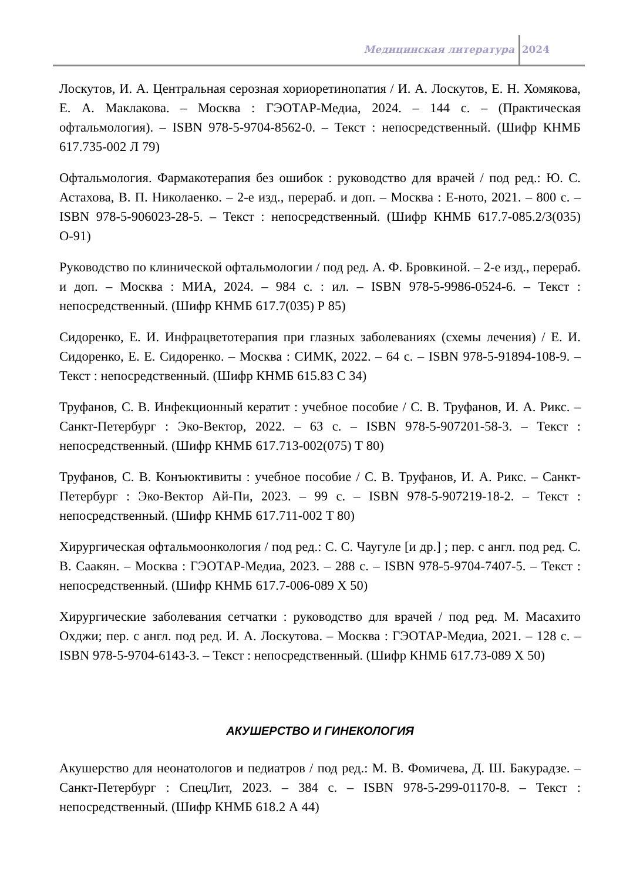Медицинская литература 2024
Лоскутов, И. А. Центральная серозная хориоретинопатия / И. А. Лоскутов, Е. Н. Хомякова, Е. А. Маклакова. – Москва : ГЭОТАР-Медиа, 2024. – 144 с. – (Практическая офтальмология). – ISBN 978-5-9704-8562-0. – Текст : непосредственный. (Шифр КНМБ 617.735-002 Л 79)
Офтальмология. Фармакотерапия без ошибок : руководство для врачей / под ред.: Ю. С. Астахова, В. П. Николаенко. – 2-е изд., перераб. и доп. – Москва : Е-ното, 2021. – 800 с. – ISBN 978-5-906023-28-5. – Текст : непосредственный. (Шифр КНМБ 617.7-085.2/3(035) О-91)
Руководство по клинической офтальмологии / под ред. А. Ф. Бровкиной. – 2-е изд., перераб. и доп. – Москва : МИА, 2024. – 984 с. : ил. – ISBN 978-5-9986-0524-6. – Текст : непосредственный. (Шифр КНМБ 617.7(035) Р 85)
Сидоренко, Е. И. Инфрацветотерапия при глазных заболеваниях (схемы лечения) / Е. И. Сидоренко, Е. Е. Сидоренко. – Москва : СИМК, 2022. – 64 с. – ISBN 978-5-91894-108-9. – Текст : непосредственный. (Шифр КНМБ 615.83 С 34)
Труфанов, С. В. Инфекционный кератит : учебное пособие / С. В. Труфанов, И. А. Рикс. – Санкт-Петербург : Эко-Вектор, 2022. – 63 с. – ISBN 978-5-907201-58-3. – Текст : непосредственный. (Шифр КНМБ 617.713-002(075) Т 80)
Труфанов, С. В. Конъюктивиты : учебное пособие / С. В. Труфанов, И. А. Рикс. – Санкт-Петербург : Эко-Вектор Ай-Пи, 2023. – 99 с. – ISBN 978-5-907219-18-2. – Текст : непосредственный. (Шифр КНМБ 617.711-002 Т 80)
Хирургическая офтальмоонкология / под ред.: С. С. Чаугуле [и др.] ; пер. с англ. под ред. С. В. Саакян. – Москва : ГЭОТАР-Медиа, 2023. – 288 с. – ISBN 978-5-9704-7407-5. – Текст : непосредственный. (Шифр КНМБ 617.7-006-089 Х 50)
Хирургические заболевания сетчатки : руководство для врачей / под ред. М. Масахито Охджи; пер. с англ. под ред. И. А. Лоскутова. – Москва : ГЭОТАР-Медиа, 2021. – 128 с. – ISBN 978-5-9704-6143-3. – Текст : непосредственный. (Шифр КНМБ 617.73-089 Х 50)
АКУШЕРСТВО И ГИНЕКОЛОГИЯ
Акушерство для неонатологов и педиатров / под ред.: М. В. Фомичева, Д. Ш. Бакурадзе. – Санкт-Петербург : СпецЛит, 2023. – 384 с. – ISBN 978-5-299-01170-8. – Текст : непосредственный. (Шифр КНМБ 618.2 А 44)